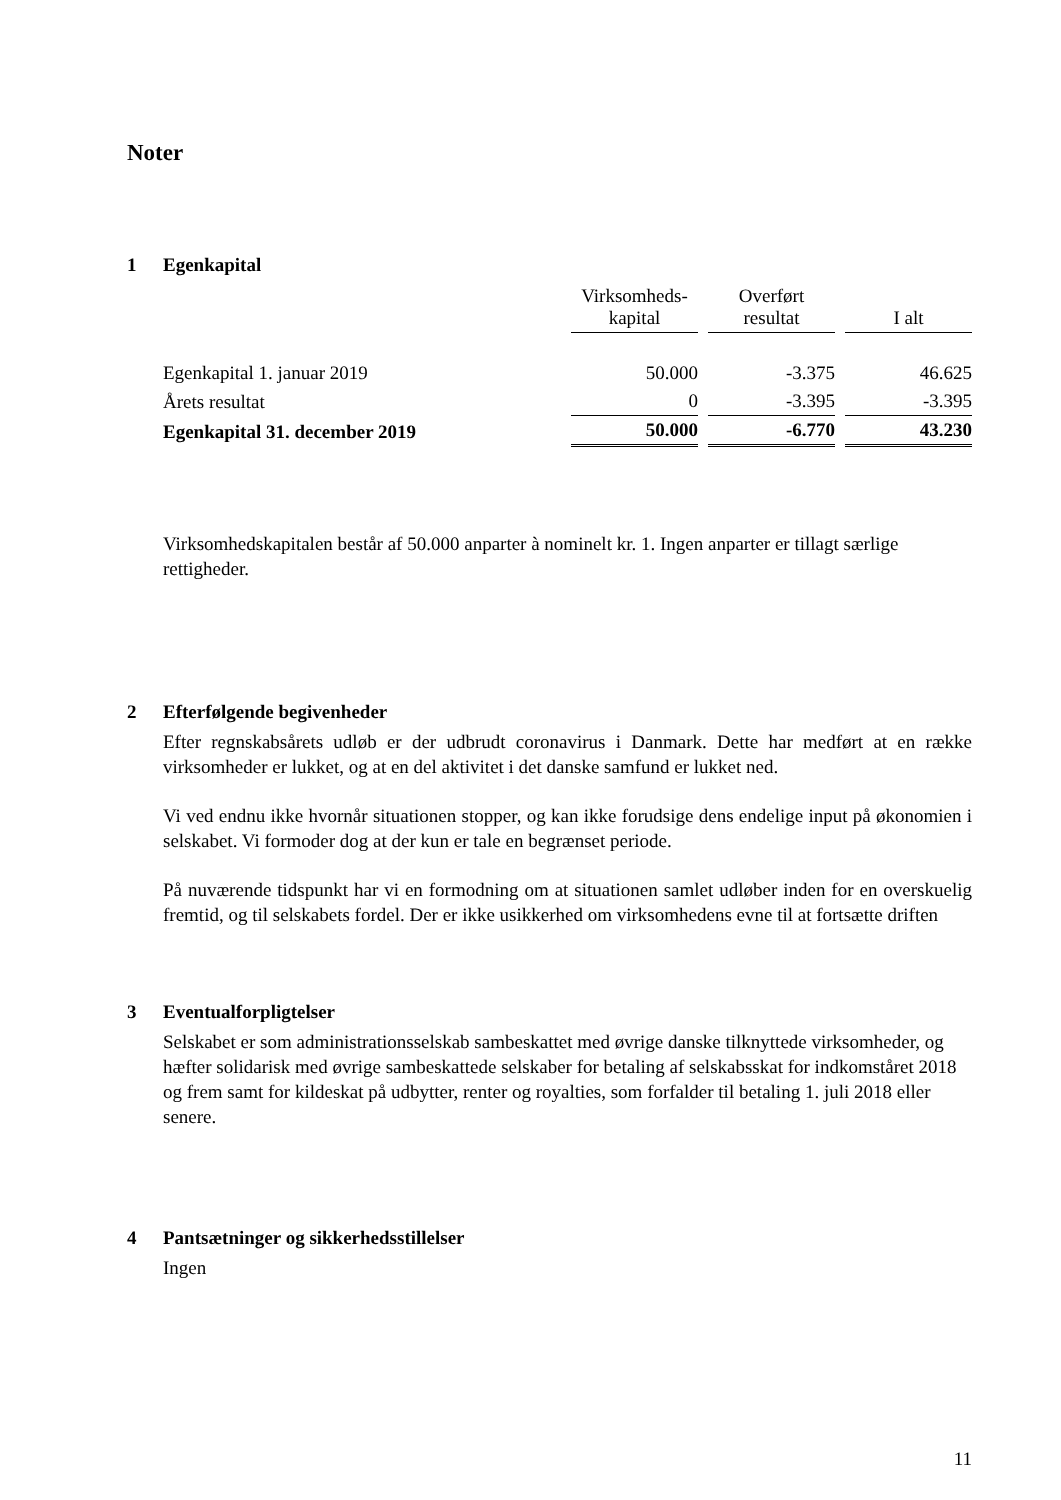Noter
1 Egenkapital
| | Virksomheds- kapital | Overført resultat | I alt |
| --- | --- | --- | --- |
| Egenkapital 1. januar 2019 | 50.000 | -3.375 | 46.625 |
| Årets resultat | 0 | -3.395 | -3.395 |
| Egenkapital 31. december 2019 | 50.000 | -6.770 | 43.230 |
Virksomhedskapitalen består af 50.000 anparter à nominelt kr. 1. Ingen anparter er tillagt særlige rettigheder.
2 Efterfølgende begivenheder
Efter regnskabsårets udløb er der udbrudt coronavirus i Danmark. Dette har medført at en række virksomheder er lukket, og at en del aktivitet i det danske samfund er lukket ned.
Vi ved endnu ikke hvornår situationen stopper, og kan ikke forudsige dens endelige input på økonomien i selskabet. Vi formoder dog at der kun er tale en begrænset periode.
På nuværende tidspunkt har vi en formodning om at situationen samlet udløber inden for en overskuelig fremtid, og til selskabets fordel. Der er ikke usikkerhed om virksomhedens evne til at fortsætte driften
3 Eventualforpligtelser
Selskabet er som administrationsselskab sambeskattet med øvrige danske tilknyttede virksomheder, og hæfter solidarisk med øvrige sambeskattede selskaber for betaling af selskabsskat for indkomståret 2018 og frem samt for kildeskat på udbytter, renter og royalties, som forfalder til betaling 1. juli 2018 eller senere.
4 Pantsætninger og sikkerhedsstillelser
Ingen
11